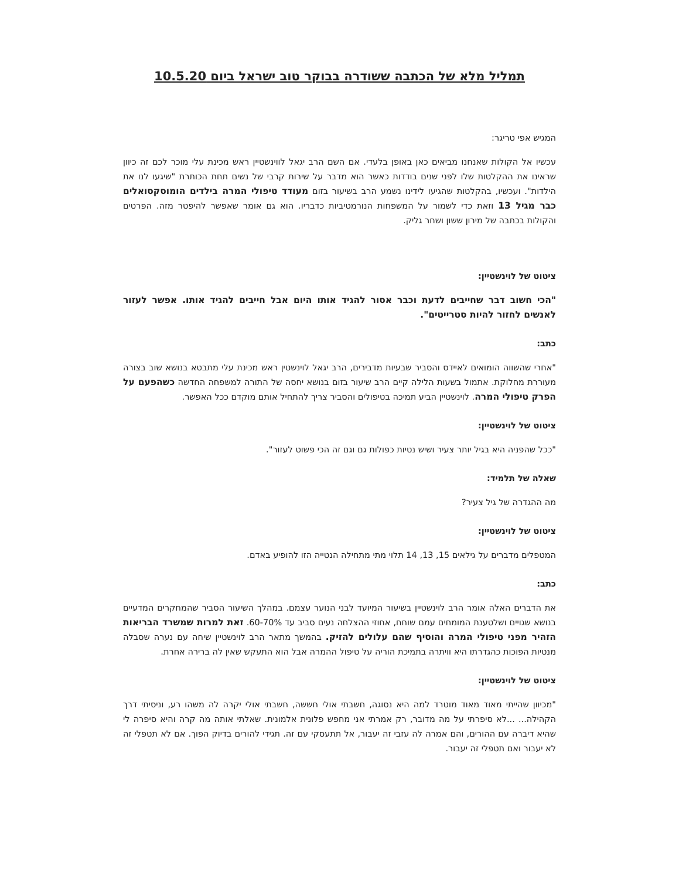תמליל מלא של הכתבה ששודרה בבוקר טוב ישראל ביום 10.5.20
המגיש אפי טריגר:
עכשיו אל הקולות שאנחנו מביאים כאן באופן בלעדי. אם השם הרב יגאל לווינשטיין ראש מכינת עלי מוכר לכם זה כיוון שראינו את ההקלטות שלו לפני שנים בודדות כאשר הוא מדבר על שירות קרבי של נשים תחת הכותרת "שיגעו לנו את הילדות". ועכשיו, בהקלטות שהגיעו לידינו נשמע הרב בשיעור בזום מעודד טיפולי המרה בילדים הומוסקסואלים כבר מגיל 13 וזאת כדי לשמור על המשפחות הנורמטיביות כדבריו. הוא גם אומר שאפשר להיפטר מזה. הפרטים והקולות בכתבה של מירון ששון ושחר גליק.
ציטוט של לוינשטיין:
"הכי חשוב דבר שחייבים לדעת וכבר אסור להגיד אותו היום אבל חייבים להגיד אותו. אפשר לעזור לאנשים לחזור להיות סטרייטים".
כתב:
"אחרי שהשווה הומואים לאיידס והסביר שבעיות מדבירים, הרב יגאל לוינשטין ראש מכינת עלי מתבטא בנושא שוב בצורה מעוררת מחלוקת. אתמול בשעות הלילה קיים הרב שיעור בזום בנושא יחסה של התורה למשפחה החדשה כשהפעם על הפרק טיפולי המרה. לוינשטיין הביע תמיכה בטיפולים והסביר צריך להתחיל אותם מוקדם ככל האפשר.
ציטוט של לוינשטיין:
"ככל שהפניה היא בגיל יותר צעיר ושיש נטיות כפולות גם וגם זה הכי פשוט לעזור".
שאלה של תלמיד:
מה ההגדרה של גיל צעיר?
ציטוט של לוינשטיין:
המטפלים מדברים על גילאים 15, 13, 14 תלוי מתי מתחילה הנטייה הזו להופיע באדם.
כתב:
את הדברים האלה אומר הרב לוינשטיין בשיעור המיועד לבני הנוער עצמם. במהלך השיעור הסביר שהמחקרים המדעיים בנושא שגויים ושלטענת המומחים עמם שוחח, אחוזי ההצלחה נעים סביב עד 60-70%. זאת למרות שמשרד הבריאות הזהיר מפני טיפולי המרה והוסיף שהם עלולים להזיק. בהמשך מתאר הרב לוינשטיין שיחה עם נערה שסבלה מנטיות הפוכות כהגדרתו היא וויתרה בתמיכת הוריה על טיפול ההמרה אבל הוא התעקש שאין לה ברירה אחרת.
ציטוט של לוינשטיין:
"מכיוון שהייתי מאוד מאוד מוטרד למה היא נסוגה, חשבתי אולי חששה, חשבתי אולי יקרה לה משהו רע, וניסיתי דרך הקהילה... ...לא סיפרתי על מה מדובר, רק אמרתי אני מחפש פלונית אלמונית. שאלתי אותה מה קרה והיא סיפרה לי שהיא דיברה עם ההורים, והם אמרה לה עזבי זה יעבור, אל תתעסקי עם זה. תגידי להורים בדיוק הפוך. אם לא תטפלי זה לא יעבור ואם תטפלי זה יעבור.